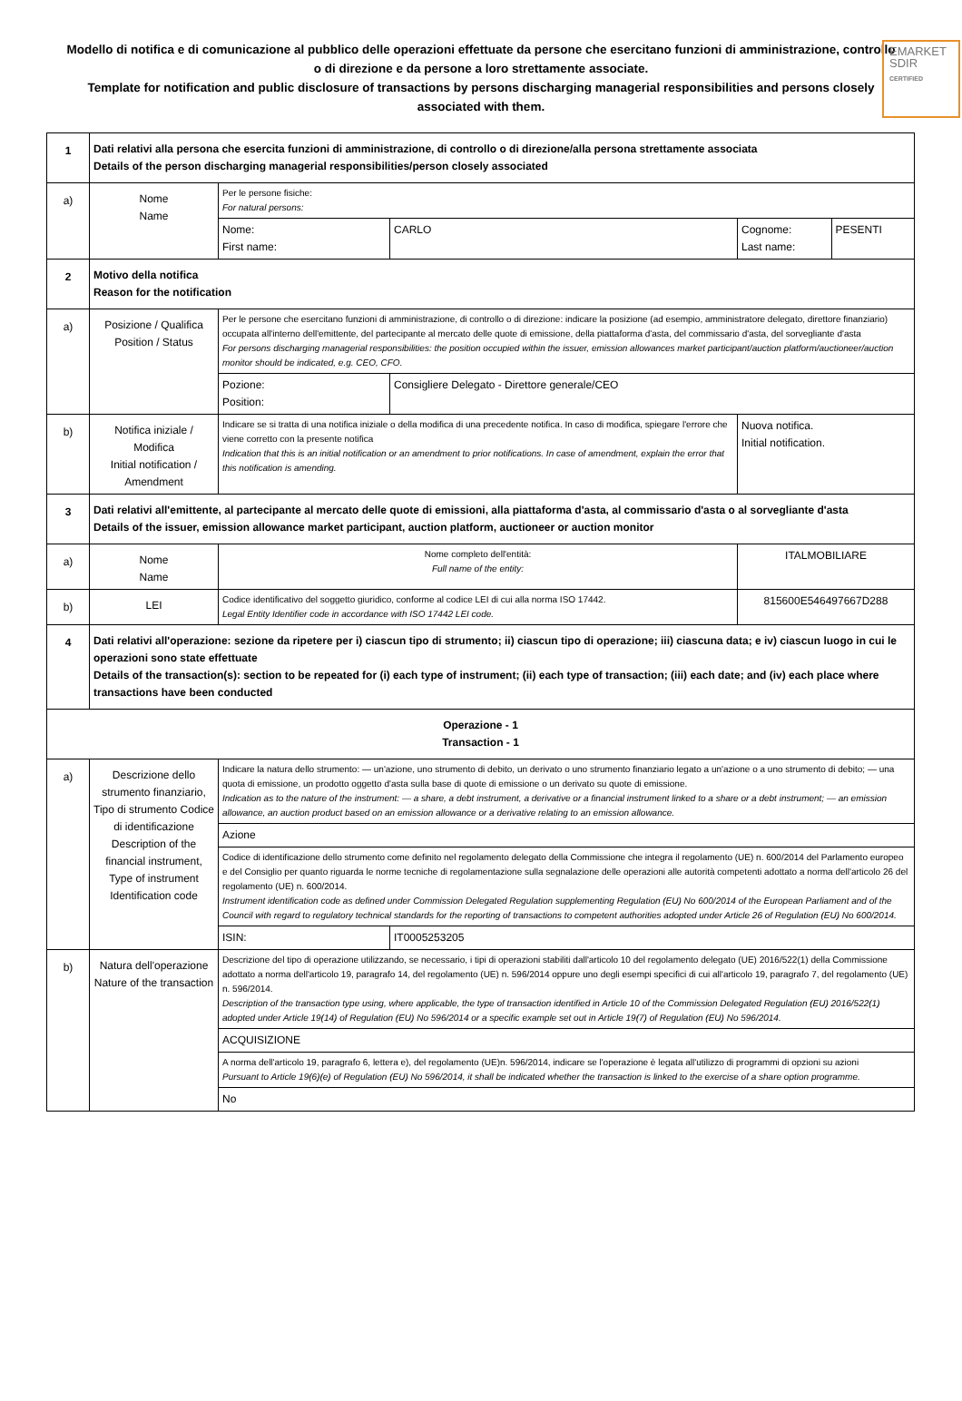EMARKET
SDIR
CERTIFIED
Modello di notifica e di comunicazione al pubblico delle operazioni effettuate da persone che esercitano funzioni di amministrazione, controllo o di direzione e da persone a loro strettamente associate.
Template for notification and public disclosure of transactions by persons discharging managerial responsibilities and persons closely associated with them.
| 1 | Dati relativi alla persona che esercita funzioni di amministrazione, di controllo o di direzione/alla persona strettamente associata Details of the person discharging managerial responsibilities/person closely associated | | | | |
| a) | Nome Name | Per le persone fisiche: For natural persons: | | | |
| | | Nome: First name: | CARLO | Cognome: Last name: | PESENTI |
| 2 | Motivo della notifica Reason for the notification | | | | |
| a) | Posizione / Qualifica Position / Status | Per le persone che esercitano funzioni di amministrazione, di controllo o di direzione: indicare la posizione (ad esempio, amministratore delegato, direttore finanziario) occupata all'interno dell'emittente, del partecipante al mercato delle quote di emissione, della piattaforma d'asta, del commissario d'asta, del sorvegliante d'asta For persons discharging managerial responsibilities: the position occupied within the issuer, emission allowances market participant/auction platform/auctioneer/auction monitor should be indicated, e.g. CEO, CFO. | | | |
| | | Pozione: Position: | Consigliere Delegato - Direttore generale/CEO | | |
| b) | Notifica iniziale / Modifica Initial notification / Amendment | Indicare se si tratta di una notifica iniziale o della modifica di una precedente notifica. In caso di modifica, spiegare l'errore che viene corretto con la presente notifica Indication that this is an initial notification or an amendment to prior notifications. In case of amendment, explain the error that this notification is amending. | | Nuova notifica. Initial notification. | |
| 3 | Dati relativi all'emittente, al partecipante al mercato delle quote di emissioni, alla piattaforma d'asta, al commissario d'asta o al sorvegliante d'asta Details of the issuer, emission allowance market participant, auction platform, auctioneer or auction monitor | | | | |
| a) | Nome Name | Nome completo dell'entità: Full name of the entity: | | ITALMOBILIARE | |
| b) | LEI | Codice identificativo del soggetto giuridico, conforme al codice LEI di cui alla norma ISO 17442. Legal Entity Identifier code in accordance with ISO 17442 LEI code. | | 815600E546497667D288 | |
| 4 | Dati relativi all'operazione: sezione da ripetere per i) ciascun tipo di strumento; ii) ciascun tipo di operazione; iii) ciascuna data; e iv) ciascun luogo in cui le operazioni sono state effettuate Details of the transaction(s): section to be repeated for (i) each type of instrument; (ii) each type of transaction; (iii) each date; and (iv) each place where transactions have been conducted | | | | |
| Operazione - 1 Transaction - 1 | | | | | |
| a) | Descrizione dello strumento finanziario, Tipo di strumento Codice di identificazione Description of the financial instrument, Type of instrument Identification code | Indicare la natura dello strumento: — un'azione, uno strumento di debito, un derivato o uno strumento finanziario legato a un'azione o a uno strumento di debito; — una quota di emissione, un prodotto oggetto d'asta sulla base di quote di emissione o un derivato su quote di emissione. Indication as to the nature of the instrument: — a share, a debt instrument, a derivative or a financial instrument linked to a share or a debt instrument; — an emission allowance, an auction product based on an emission allowance or a derivative relating to an emission allowance. | | | |
| | | Azione | | | |
| | | Codice di identificazione dello strumento come definito nel regolamento delegato della Commissione che integra il regolamento (UE) n. 600/2014 del Parlamento europeo e del Consiglio per quanto riguarda le norme tecniche di regolamentazione sulla segnalazione delle operazioni alle autorità competenti adottato a norma dell'articolo 26 del regolamento (UE) n. 600/2014. Instrument identification code as defined under Commission Delegated Regulation supplementing Regulation (EU) No 600/2014 of the European Parliament and of the Council with regard to regulatory technical standards for the reporting of transactions to competent authorities adopted under Article 26 of Regulation (EU) No 600/2014. | | | |
| | | ISIN: | IT0005253205 | | |
| b) | Natura dell'operazione Nature of the transaction | Descrizione del tipo di operazione utilizzando, se necessario, i tipi di operazioni stabiliti dall'articolo 10 del regolamento delegato (UE) 2016/522(1) della Commissione adottato a norma dell'articolo 19, paragrafo 14, del regolamento (UE) n. 596/2014 oppure uno degli esempi specifici di cui all'articolo 19, paragrafo 7, del regolamento (UE) n. 596/2014. Description of the transaction type using, where applicable, the type of transaction identified in Article 10 of the Commission Delegated Regulation (EU) 2016/522(1) adopted under Article 19(14) of Regulation (EU) No 596/2014 or a specific example set out in Article 19(7) of Regulation (EU) No 596/2014. | | | |
| | | ACQUISIZIONE | | | |
| | | A norma dell'articolo 19, paragrafo 6, lettera e), del regolamento (UE)n. 596/2014, indicare se l'operazione è legata all'utilizzo di programmi di opzioni su azioni Pursuant to Article 19(6)(e) of Regulation (EU) No 596/2014, it shall be indicated whether the transaction is linked to the exercise of a share option programme. | | | |
| | | No | | | |